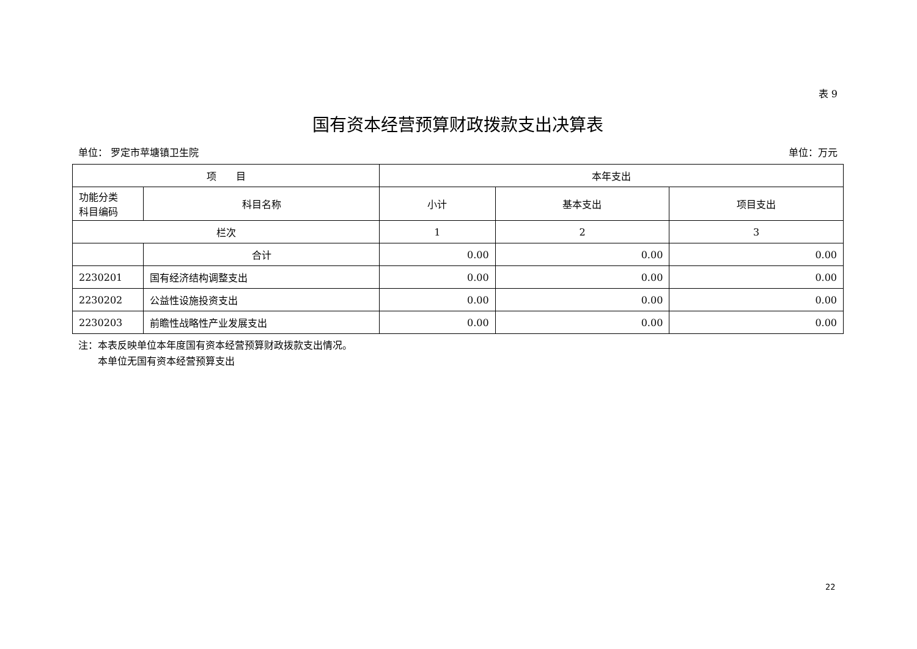表 9
国有资本经营预算财政拨款支出决算表
单位： 罗定市苹塘镇卫生院 单位：万元
| 项 目 | | 本年支出 | | |
| --- | --- | --- | --- | --- |
| 功能分类 科目编码 | 科目名称 | 小计 | 基本支出 | 项目支出 |
| 栏次 | | 1 | 2 | 3 |
| | 合计 | 0.00 | 0.00 | 0.00 |
| 2230201 | 国有经济结构调整支出 | 0.00 | 0.00 | 0.00 |
| 2230202 | 公益性设施投资支出 | 0.00 | 0.00 | 0.00 |
| 2230203 | 前瞻性战略性产业发展支出 | 0.00 | 0.00 | 0.00 |
注：本表反映单位本年度国有资本经营预算财政拨款支出情况。
　　本单位无国有资本经营预算支出
22